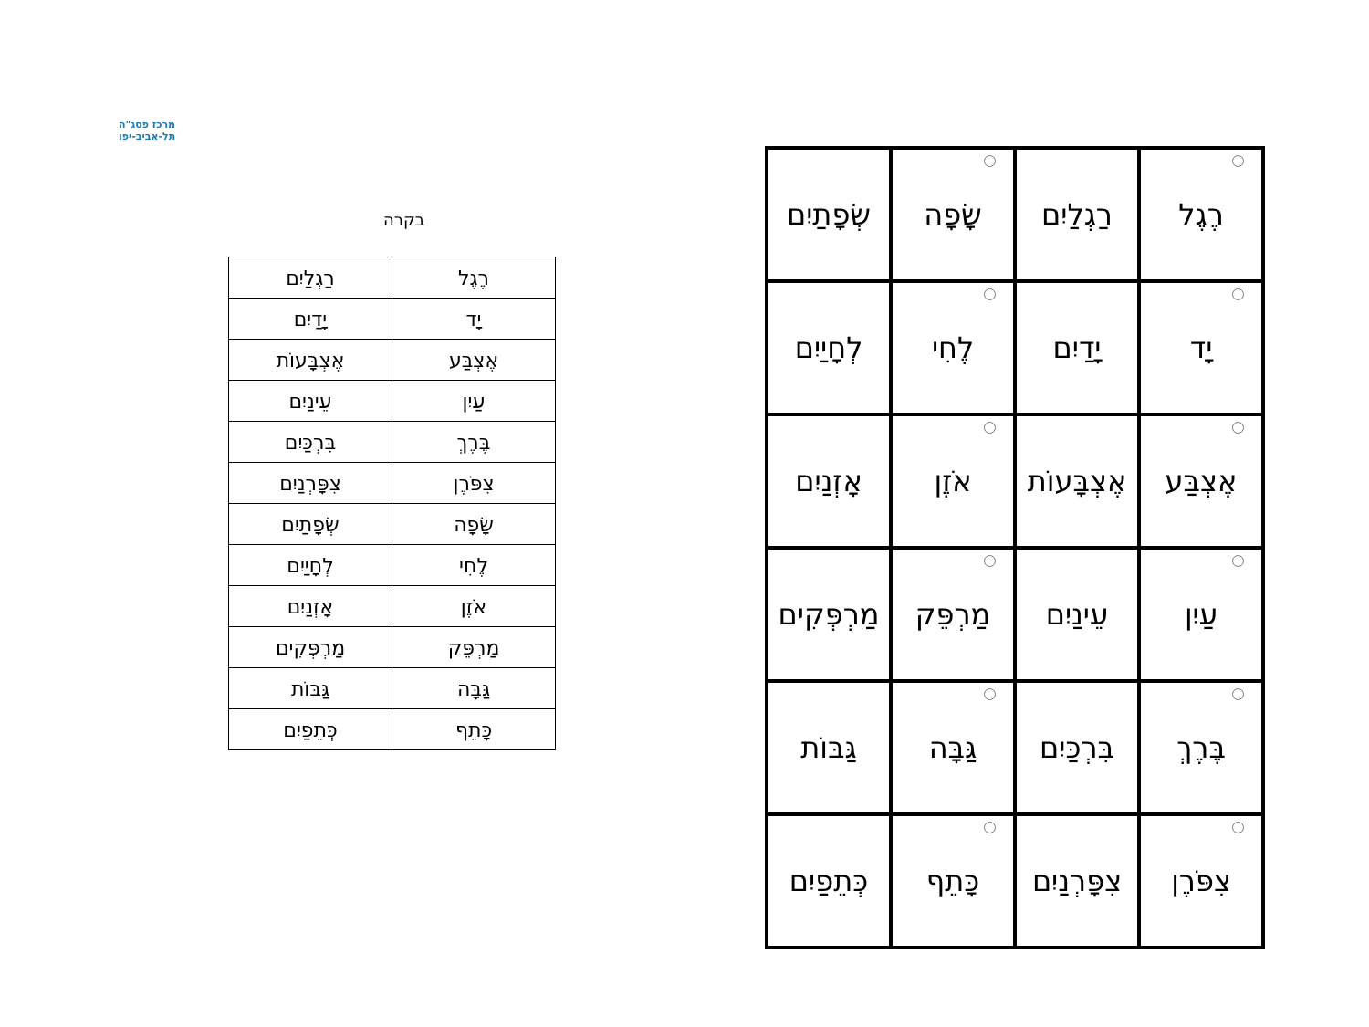מרכז פסג"ה
תל-אביב-יפו
בקרה
| רֶגֶל | רַגְלַיִם |
| יָד | יָדַיִם |
| אֶצְבַּע | אֶצְבָּעוֹת |
| עַיִן | עֵינַיִם |
| בֶּרֶךְ | בִּרְכַּיִם |
| צִפֹּרֶן | צִפָּרְנַיִם |
| שָׂפָה | שְׂפָתַיִם |
| לֶחִי | לְחָיַיִם |
| אֹזֶן | אָזְנַיִם |
| מַרְפֵּק | מַרְפְּקִים |
| גַּבָּה | גַּבּוֹת |
| כָּתֵף | כְּתֵפַיִם |
| רֶגֶל | רַגְלַיִם | שָׂפָה | שְׂפָתַיִם |
| יָד | יָדַיִם | לֶחִי | לְחָיַיִם |
| אֶצְבַּע | אֶצְבָּעוֹת | אֹזֶן | אָזְנַיִם |
| עַיִן | עֵינַיִם | מַרְפֵּק | מַרְפְּקִים |
| בֶּרֶךְ | בִּרְכַּיִם | גַּבָּה | גַּבּוֹת |
| צִפֹּרֶן | צִפָּרְנַיִם | כָּתֵף | כְּתֵפַיִם |